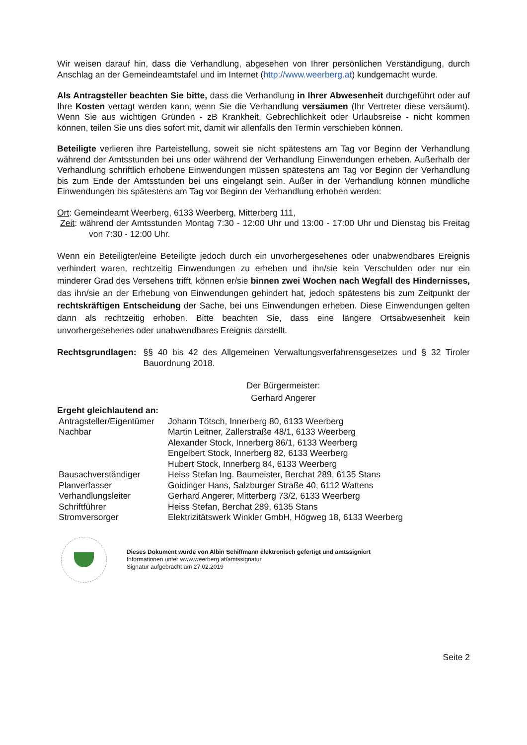Wir weisen darauf hin, dass die Verhandlung, abgesehen von Ihrer persönlichen Verständigung, durch Anschlag an der Gemeindeamtstafel und im Internet (http://www.weerberg.at) kundgemacht wurde.
Als Antragsteller beachten Sie bitte, dass die Verhandlung in Ihrer Abwesenheit durchgeführt oder auf Ihre Kosten vertagt werden kann, wenn Sie die Verhandlung versäumen (Ihr Vertreter diese versäumt). Wenn Sie aus wichtigen Gründen - zB Krankheit, Gebrechlichkeit oder Urlaubsreise - nicht kommen können, teilen Sie uns dies sofort mit, damit wir allenfalls den Termin verschieben können.
Beteiligte verlieren ihre Parteistellung, soweit sie nicht spätestens am Tag vor Beginn der Verhandlung während der Amtsstunden bei uns oder während der Verhandlung Einwendungen erheben. Außerhalb der Verhandlung schriftlich erhobene Einwendungen müssen spätestens am Tag vor Beginn der Verhandlung bis zum Ende der Amtsstunden bei uns eingelangt sein. Außer in der Verhandlung können mündliche Einwendungen bis spätestens am Tag vor Beginn der Verhandlung erhoben werden:
Ort: Gemeindeamt Weerberg, 6133 Weerberg, Mitterberg 111,
Zeit: während der Amtsstunden Montag 7:30 - 12:00 Uhr und 13:00 - 17:00 Uhr und Dienstag bis Freitag von 7:30 - 12:00 Uhr.
Wenn ein Beteiligter/eine Beteiligte jedoch durch ein unvorhergesehenes oder unabwendbares Ereignis verhindert waren, rechtzeitig Einwendungen zu erheben und ihn/sie kein Verschulden oder nur ein minderer Grad des Versehens trifft, können er/sie binnen zwei Wochen nach Wegfall des Hindernisses, das ihn/sie an der Erhebung von Einwendungen gehindert hat, jedoch spätestens bis zum Zeitpunkt der rechtskräftigen Entscheidung der Sache, bei uns Einwendungen erheben. Diese Einwendungen gelten dann als rechtzeitig erhoben. Bitte beachten Sie, dass eine längere Ortsabwesenheit kein unvorhergesehenes oder unabwendbares Ereignis darstellt.
Rechtsgrundlagen: §§ 40 bis 42 des Allgemeinen Verwaltungsverfahrensgesetzes und § 32 Tiroler Bauordnung 2018.
Der Bürgermeister:
Gerhard Angerer
Ergeht gleichlautend an:
| Antragsteller/Eigentümer | Johann Tötsch, Innerberg 80, 6133 Weerberg |
| Nachbar | Martin Leitner, Zallerstraße 48/1, 6133 Weerberg |
| | Alexander Stock, Innerberg 86/1, 6133 Weerberg |
| | Engelbert Stock, Innerberg 82, 6133 Weerberg |
| | Hubert Stock, Innerberg 84, 6133 Weerberg |
| Bausachverständiger | Heiss Stefan Ing. Baumeister, Berchat 289, 6135 Stans |
| Planverfasser | Goidinger Hans, Salzburger Straße 40, 6112 Wattens |
| Verhandlungsleiter | Gerhard Angerer, Mitterberg 73/2, 6133 Weerberg |
| Schriftführer | Heiss Stefan, Berchat 289, 6135 Stans |
| Stromversorger | Elektrizitätswerk Winkler GmbH, Högweg 18, 6133 Weerberg |
Dieses Dokument wurde von Albin Schiffmann elektronisch gefertigt und amtssigniert
Informationen unter www.weerberg.at/amtssignatur
Signatur aufgebracht am 27.02.2019
Seite 2